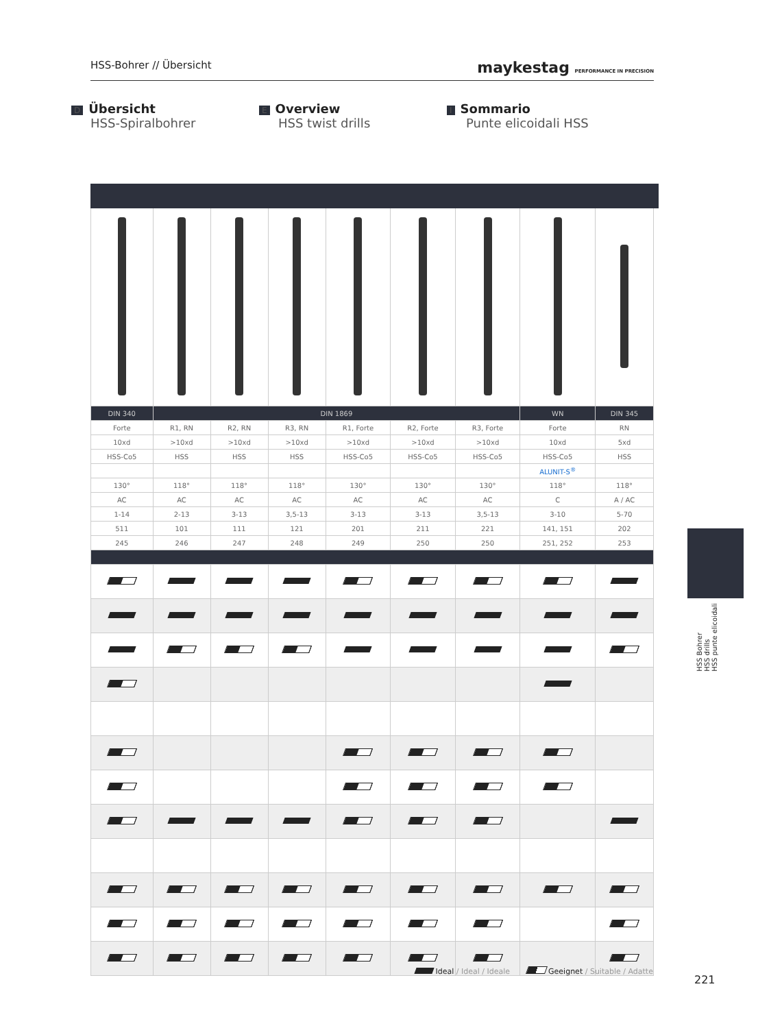HSS-Bohrer // Übersicht maykestag PERFORMANCE IN PRECISION
D Übersicht
HSS-Spiralbohrer
E Overview
HSS twist drills
I Sommario
Punte elicoidali HSS
| DIN 340 | DIN 1869 | | | | | | WN | DIN 345 |
| Forte | R1, RN | R2, RN | R3, RN | R1, Forte | R2, Forte | R3, Forte | Forte | RN |
| 10xd | >10xd | >10xd | >10xd | >10xd | >10xd | >10xd | 10xd | 5xd |
| HSS-Co5 | HSS | HSS | HSS | HSS-Co5 | HSS-Co5 | HSS-Co5 | HSS-Co5 | HSS |
| | | | | | | | ALUNIT-S<sup>®</sup> | |
| 130° | 118° | 118° | 118° | 130° | 130° | 130° | 118° | 118° |
| AC | AC | AC | AC | AC | AC | AC | C | A / AC |
| 1-14 | 2-13 | 3-13 | 3,5-13 | 3-13 | 3-13 | 3,5-13 | 3-10 | 5-70 |
| 511 | 101 | 111 | 121 | 201 | 211 | 221 | 141, 151 | 202 |
| 245 | 246 | 247 | 248 | 249 | 250 | 250 | 251, 252 | 253 |
HSS Bohrer
HSS drills
HSS punte elicoidali
Ideal / Ideal / Ideale Geeignet / Suitable / Adatte
221